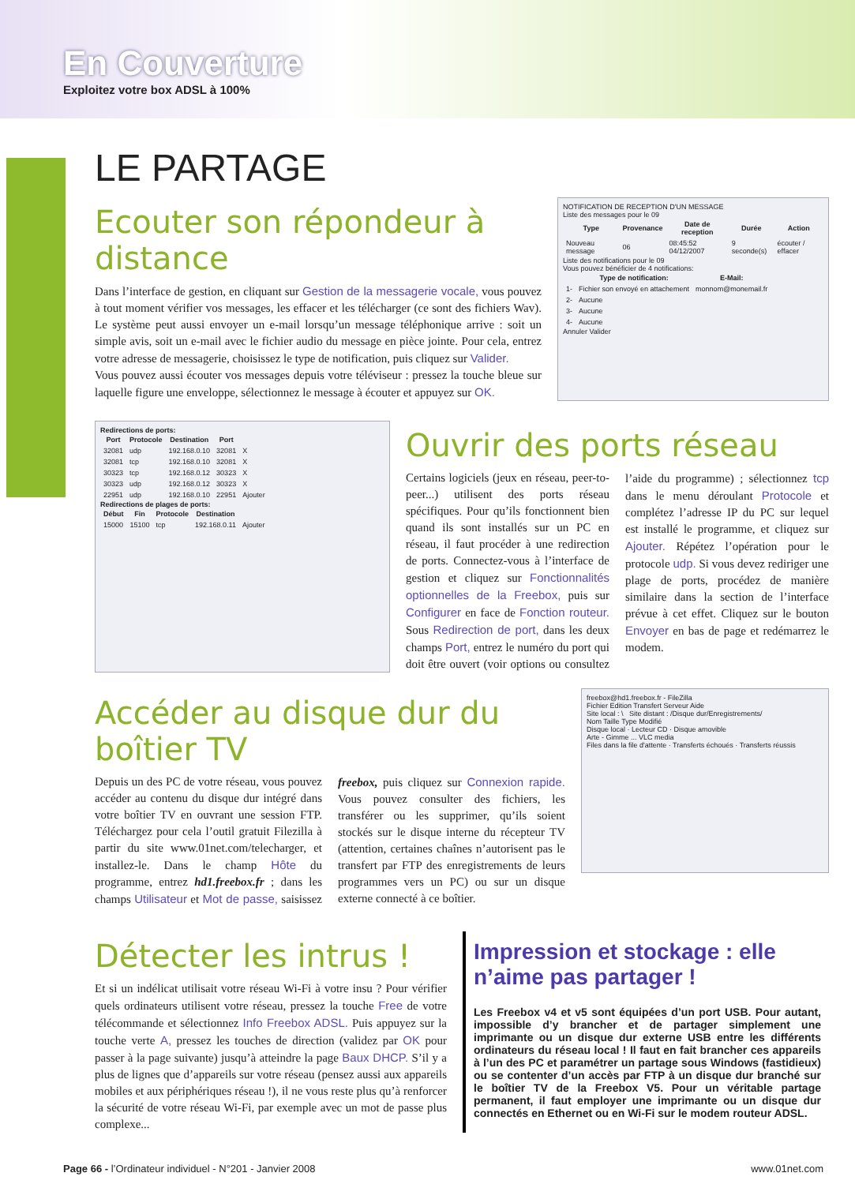En Couverture
Exploitez votre box ADSL à 100%
LE PARTAGE
Ecouter son répondeur à distance
Dans l’interface de gestion, en cliquant sur Gestion de la messagerie vocale, vous pouvez à tout moment vérifier vos messages, les effacer et les télécharger (ce sont des fichiers Wav). Le système peut aussi envoyer un e-mail lorsqu’un message téléphonique arrive : soit un simple avis, soit un e-mail avec le fichier audio du message en pièce jointe. Pour cela, entrez votre adresse de messagerie, choisissez le type de notification, puis cliquez sur Valider.
Vous pouvez aussi écouter vos messages depuis votre téléviseur : pressez la touche bleue sur laquelle figure une enveloppe, sélectionnez le message à écouter et appuyez sur OK.
NOTIFICATION DE RECEPTION D'UN MESSAGE
Liste des messages pour le 09
| Type | Provenance | Date de reception | Durée | Action |
| --- | --- | --- | --- | --- |
| Nouveau message | 06 | 08:45:52 04/12/2007 | 9 seconde(s) | écouter / effacer |
Liste des notifications pour le 09
Vous pouvez bénéficier de 4 notifications:
| | Type de notification: | E-Mail: |
| --- | --- | --- |
| 1- | Fichier son envoyé en attachement | monnom@monemail.fr |
| 2- | Aucune | |
| 3- | Aucune | |
| 4- | Aucune | |
Annuler Valider
Redirections de ports:
| Port | Protocole | Destination | Port | |
| --- | --- | --- | --- | --- |
| 32081 | udp | 192.168.0.10 | 32081 | X |
| 32081 | tcp | 192.168.0.10 | 32081 | X |
| 30323 | tcp | 192.168.0.12 | 30323 | X |
| 30323 | udp | 192.168.0.12 | 30323 | X |
| 22951 | udp | 192.168.0.10 | 22951 | Ajouter |
Redirections de plages de ports:
| Début | Fin | Protocole | Destination | |
| --- | --- | --- | --- | --- |
| 15000 | 15100 | tcp | 192.168.0.11 | Ajouter |
Ouvrir des ports réseau
Certains logiciels (jeux en réseau, peer-to-peer...) utilisent des ports réseau spécifiques. Pour qu’ils fonctionnent bien quand ils sont installés sur un PC en réseau, il faut procéder à une redirection de ports. Connectez-vous à l’interface de gestion et cliquez sur Fonctionnalités optionnelles de la Freebox, puis sur Configurer en face de Fonction routeur. Sous Redirection de port, dans les deux champs Port, entrez le numéro du port qui doit être ouvert (voir options ou consultez l’aide du programme) ; sélectionnez tcp dans le menu déroulant Protocole et complétez l’adresse IP du PC sur lequel est installé le programme, et cliquez sur Ajouter. Répétez l’opération pour le protocole udp. Si vous devez rediriger une plage de ports, procédez de manière similaire dans la section de l’interface prévue à cet effet. Cliquez sur le bouton Envoyer en bas de page et redémarrez le modem.
Accéder au disque dur du boîtier TV
Depuis un des PC de votre réseau, vous pouvez accéder au contenu du disque dur intégré dans votre boîtier TV en ouvrant une session FTP. Téléchargez pour cela l’outil gratuit Filezilla à partir du site www.01net.com/telecharger, et installez-le. Dans le champ Hôte du programme, entrez hd1.freebox.fr ; dans les champs Utilisateur et Mot de passe, saisissez freebox, puis cliquez sur Connexion rapide. Vous pouvez consulter des fichiers, les transférer ou les supprimer, qu’ils soient stockés sur le disque interne du récepteur TV (attention, certaines chaînes n’autorisent pas le transfert par FTP des enregistrements de leurs programmes vers un PC) ou sur un disque externe connecté à ce boîtier.
freebox@hd1.freebox.fr - FileZilla
Fichier Edition Transfert Serveur Aide
Site local : \ Site distant : /Disque dur/Enregistrements/
Nom Taille Type Modifié
Disque local · Lecteur CD · Disque amovible
Arte - Gimme ... VLC media
Files dans la file d'attente · Transferts échoués · Transferts réussis
Détecter les intrus !
Et si un indélicat utilisait votre réseau Wi-Fi à votre insu ? Pour vérifier quels ordinateurs utilisent votre réseau, pressez la touche Free de votre télécommande et sélectionnez Info Freebox ADSL. Puis appuyez sur la touche verte A, pressez les touches de direction (validez par OK pour passer à la page suivante) jusqu’à atteindre la page Baux DHCP. S’il y a plus de lignes que d’appareils sur votre réseau (pensez aussi aux appareils mobiles et aux périphériques réseau !), il ne vous reste plus qu’à renforcer la sécurité de votre réseau Wi-Fi, par exemple avec un mot de passe plus complexe...
Impression et stockage : elle n’aime pas partager !
Les Freebox v4 et v5 sont équipées d’un port USB. Pour autant, impossible d’y brancher et de partager simplement une imprimante ou un disque dur externe USB entre les différents ordinateurs du réseau local ! Il faut en fait brancher ces appareils à l’un des PC et paramétrer un partage sous Windows (fastidieux) ou se contenter d’un accès par FTP à un disque dur branché sur le boîtier TV de la Freebox V5. Pour un véritable partage permanent, il faut employer une imprimante ou un disque dur connectés en Ethernet ou en Wi-Fi sur le modem routeur ADSL.
Page 66 - l’Ordinateur individuel - N°201 - Janvier 2008 www.01net.com